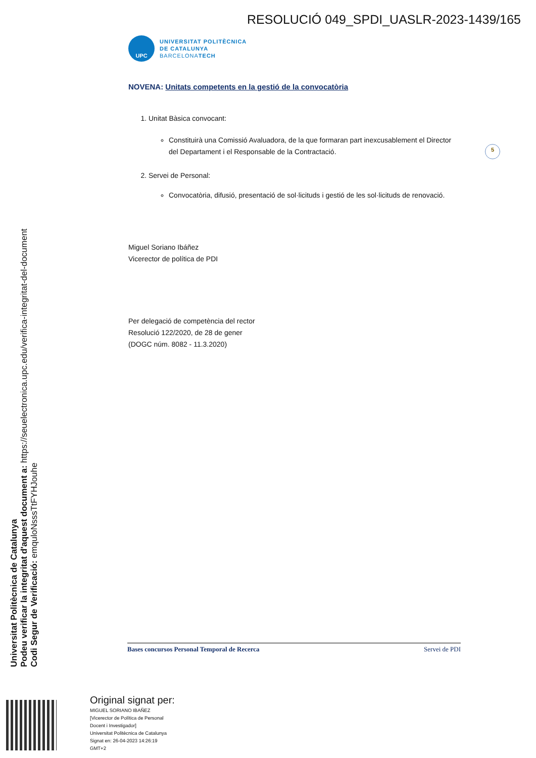RESOLUCIÓ 049_SPDI_UASLR-2023-1439/165
UPC
UNIVERSITAT POLITÈCNICA
DE CATALUNYA
BARCELONATECH
NOVENA: Unitats competents en la gestió de la convocatòria
1. Unitat Bàsica convocant:
Constituirà una Comissió Avaluadora, de la que formaran part inexcusablement el Director del Departament i el Responsable de la Contractació.
2. Servei de Personal:
Convocatòria, difusió, presentació de sol·licituds i gestió de les sol·licituds de renovació.
Miguel Soriano Ibáñez
Vicerector de política de PDI
Per delegació de competència del rector
Resolució 122/2020, de 28 de gener
(DOGC núm. 8082 - 11.3.2020)
5
Universitat Politècnica de Catalunya
Podeu verificar la integritat d'aquest document a: https://seuelectronica.upc.edu/verifica-integritat-del-document
Codi Segur de Verificació: emquloNsssTtFYHJouhe
Bases concursos Personal Temporal de Recerca Servei de PDI
Original signat per:
MIGUEL SORIANO IBAÑEZ
[Vicerector de Política de Personal
Docent i Investigador]
Universitat Politècnica de Catalunya
Signat en: 26-04-2023 14:26:19
GMT+2